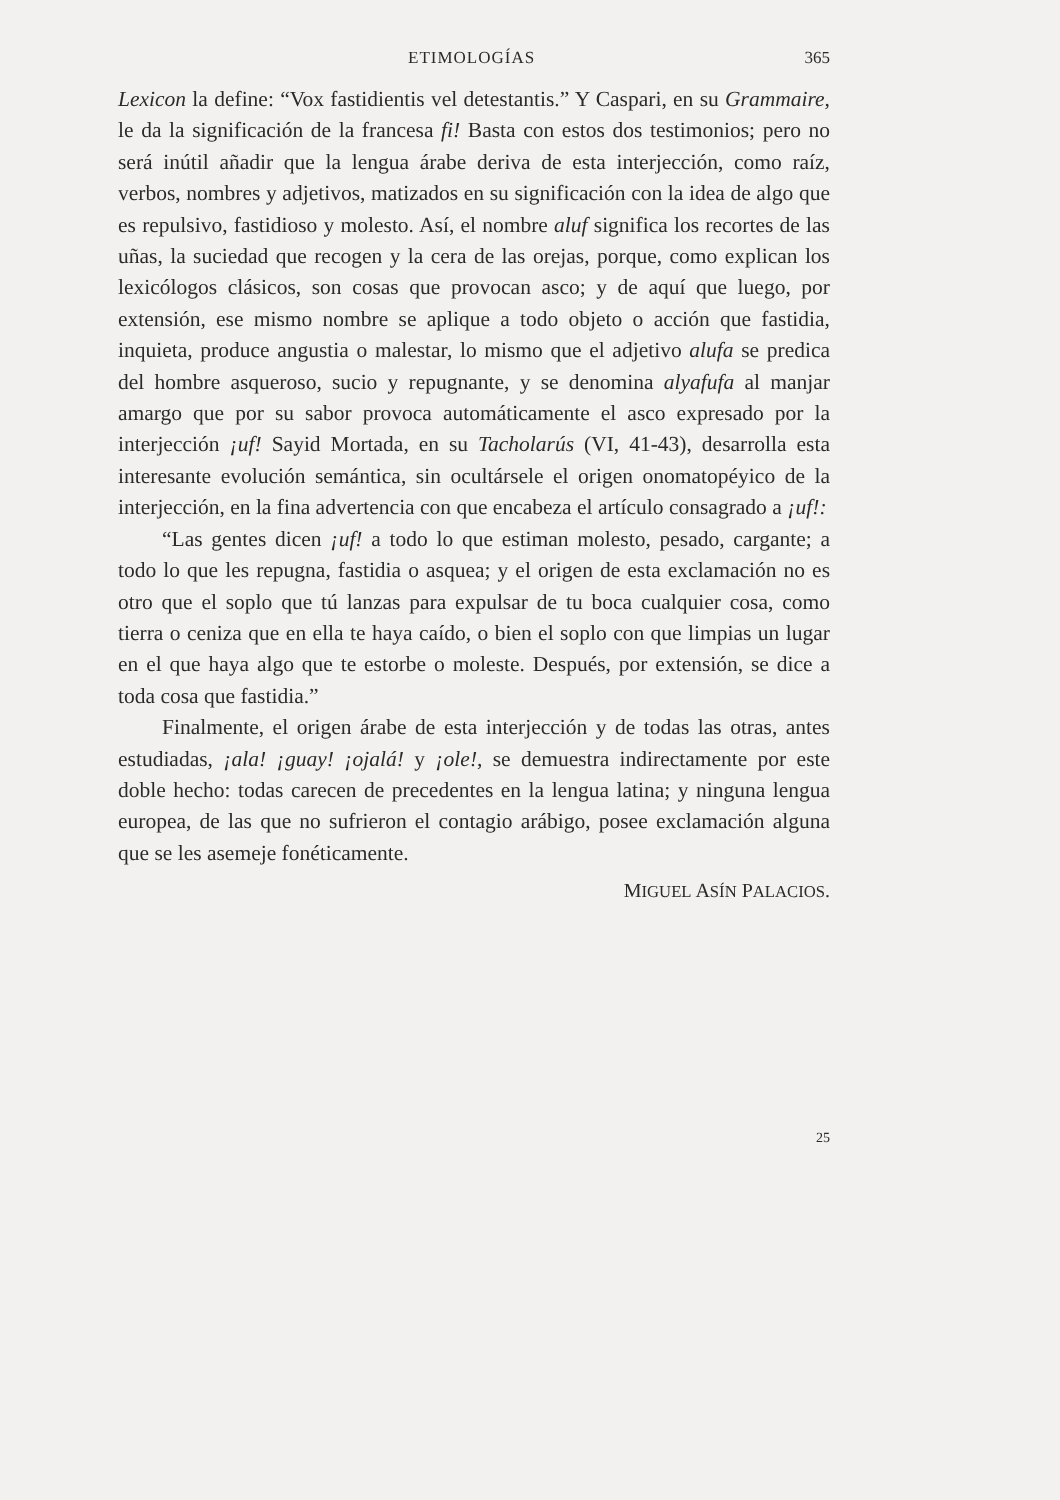ETIMOLOGÍAS 365
Lexicon la define: “Vox fastidientis vel detestantis.” Y Caspari, en su Grammaire, le da la significación de la francesa fi! Basta con estos dos testimonios; pero no será inútil añadir que la lengua árabe deriva de esta interjección, como raíz, verbos, nombres y adjetivos, matizados en su significación con la idea de algo que es repulsivo, fastidioso y molesto. Así, el nombre aluf significa los recortes de las uñas, la suciedad que recogen y la cera de las orejas, porque, como explican los lexicólogos clásicos, son cosas que provocan asco; y de aquí que luego, por extensión, ese mismo nombre se aplique a todo objeto o acción que fastidia, inquieta, produce angustia o malestar, lo mismo que el adjetivo alufa se predica del hombre asqueroso, sucio y repugnante, y se denomina alyafufa al manjar amargo que por su sabor provoca automáticamente el asco expresado por la interjección ¡uf! Sayid Mortada, en su Tacholarús (VI, 41-43), desarrolla esta interesante evolución semántica, sin ocultársele el origen onomatopéyico de la interjección, en la fina advertencia con que encabeza el artículo consagrado a ¡uf!:
“Las gentes dicen ¡uf! a todo lo que estiman molesto, pesado, cargante; a todo lo que les repugna, fastidia o asquea; y el origen de esta exclamación no es otro que el soplo que tú lanzas para expulsar de tu boca cualquier cosa, como tierra o ceniza que en ella te haya caído, o bien el soplo con que limpias un lugar en el que haya algo que te estorbe o moleste. Después, por extensión, se dice a toda cosa que fastidia.”
Finalmente, el origen árabe de esta interjección y de todas las otras, antes estudiadas, ¡ala! ¡guay! ¡ojalá! y ¡ole!, se demuestra indirectamente por este doble hecho: todas carecen de precedentes en la lengua latina; y ninguna lengua europea, de las que no sufrieron el contagio arábigo, posee exclamación alguna que se les asemeje fonéticamente.
MIGUEL ASÍN PALACIOS.
25